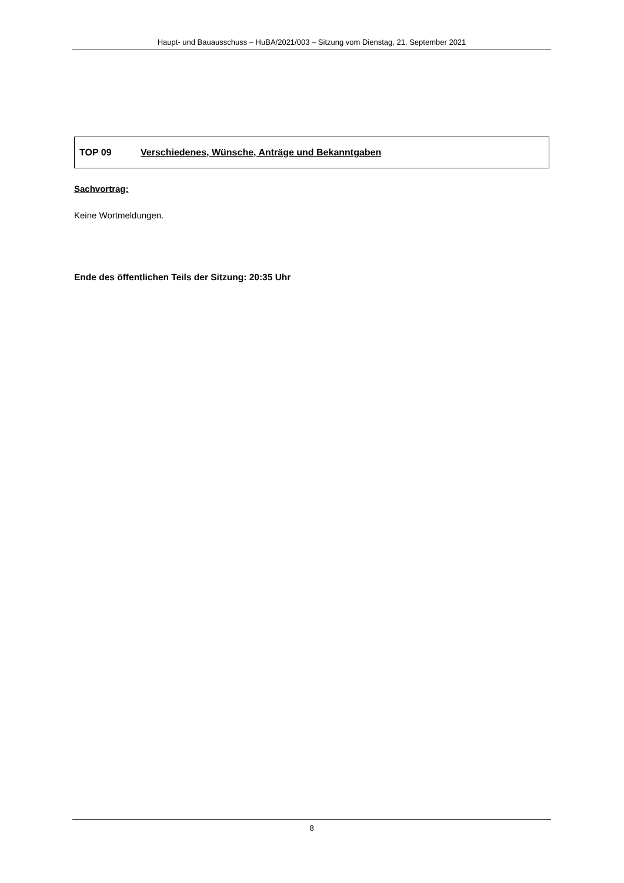Haupt- und Bauausschuss – HuBA/2021/003 – Sitzung vom Dienstag, 21. September 2021
TOP 09 Verschiedenes, Wünsche, Anträge und Bekanntgaben
Sachvortrag:
Keine Wortmeldungen.
Ende des öffentlichen Teils der Sitzung: 20:35 Uhr
8